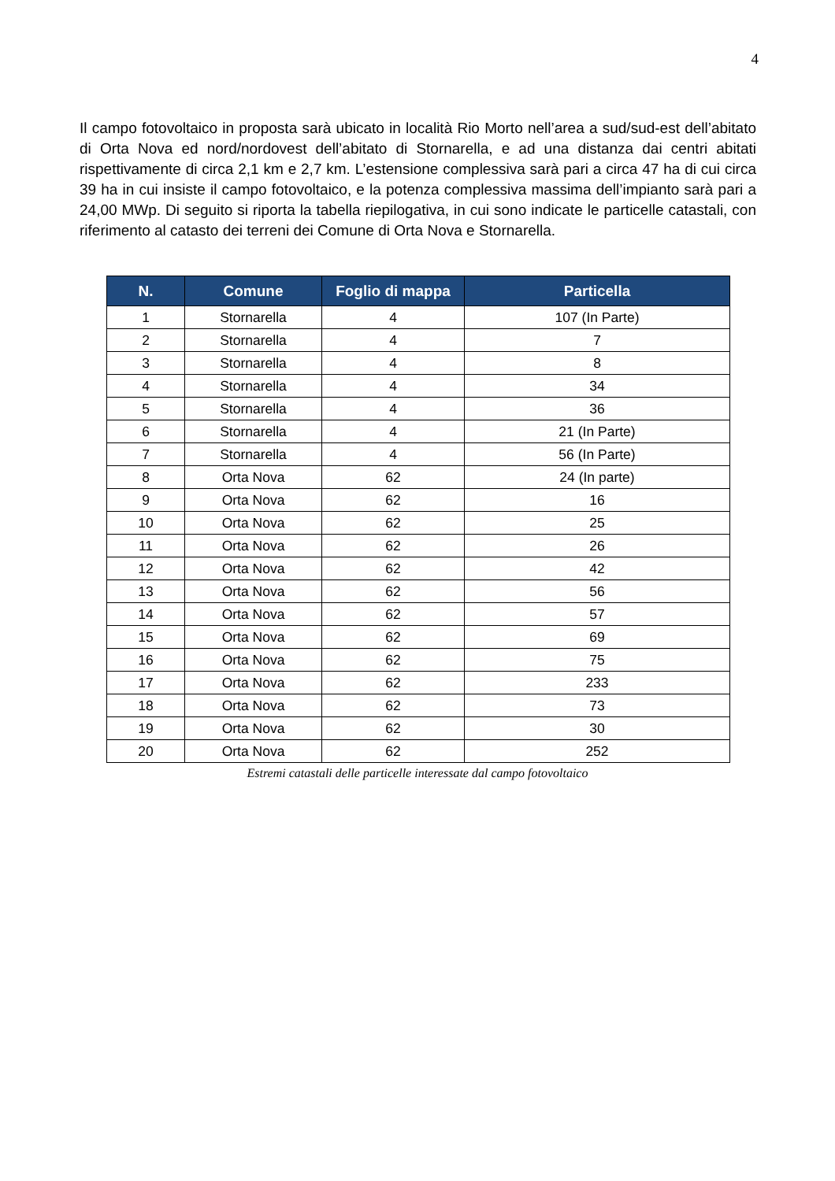4
Il campo fotovoltaico in proposta sarà ubicato in località Rio Morto nell’area a sud/sud-est dell’abitato di Orta Nova ed nord/nordovest dell’abitato di Stornarella, e ad una distanza dai centri abitati rispettivamente di circa 2,1 km e 2,7 km. L’estensione complessiva sarà pari a circa 47 ha di cui circa 39 ha in cui insiste il campo fotovoltaico, e la potenza complessiva massima dell’impianto sarà pari a 24,00 MWp. Di seguito si riporta la tabella riepilogativa, in cui sono indicate le particelle catastali, con riferimento al catasto dei terreni dei Comune di Orta Nova e Stornarella.
| N. | Comune | Foglio di mappa | Particella |
| --- | --- | --- | --- |
| 1 | Stornarella | 4 | 107 (In Parte) |
| 2 | Stornarella | 4 | 7 |
| 3 | Stornarella | 4 | 8 |
| 4 | Stornarella | 4 | 34 |
| 5 | Stornarella | 4 | 36 |
| 6 | Stornarella | 4 | 21 (In Parte) |
| 7 | Stornarella | 4 | 56 (In Parte) |
| 8 | Orta Nova | 62 | 24 (In parte) |
| 9 | Orta Nova | 62 | 16 |
| 10 | Orta Nova | 62 | 25 |
| 11 | Orta Nova | 62 | 26 |
| 12 | Orta Nova | 62 | 42 |
| 13 | Orta Nova | 62 | 56 |
| 14 | Orta Nova | 62 | 57 |
| 15 | Orta Nova | 62 | 69 |
| 16 | Orta Nova | 62 | 75 |
| 17 | Orta Nova | 62 | 233 |
| 18 | Orta Nova | 62 | 73 |
| 19 | Orta Nova | 62 | 30 |
| 20 | Orta Nova | 62 | 252 |
Estremi catastali delle particelle interessate dal campo fotovoltaico